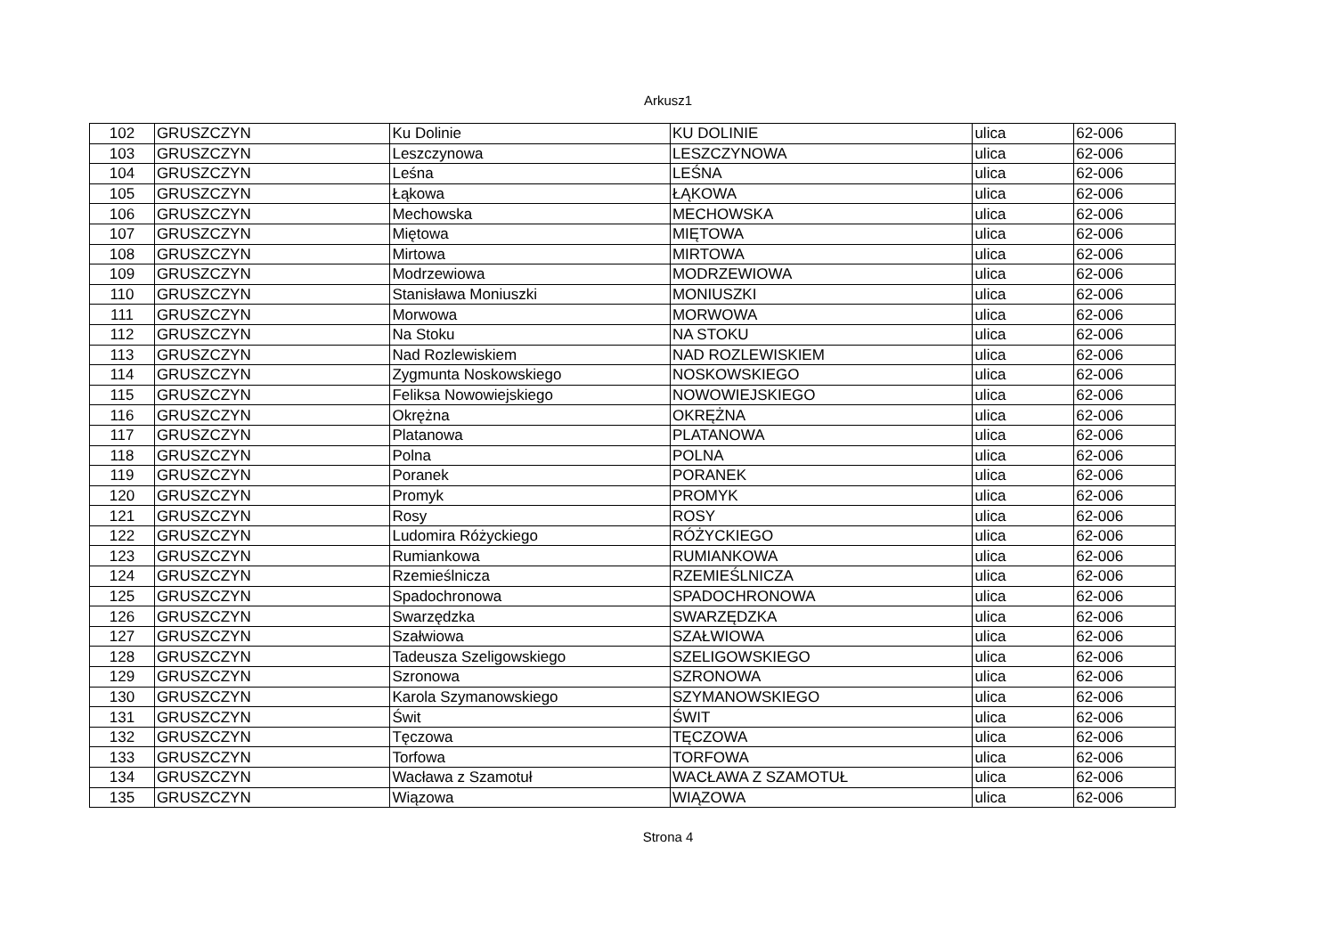Arkusz1
| 102 | GRUSZCZYN | Ku Dolinie | KU DOLINIE | ulica | 62-006 |
| 103 | GRUSZCZYN | Leszczynowa | LESZCZYNOWA | ulica | 62-006 |
| 104 | GRUSZCZYN | Leśna | LEŚNA | ulica | 62-006 |
| 105 | GRUSZCZYN | Łąkowa | ŁĄKOWA | ulica | 62-006 |
| 106 | GRUSZCZYN | Mechowska | MECHOWSKA | ulica | 62-006 |
| 107 | GRUSZCZYN | Miętowa | MIĘTOWA | ulica | 62-006 |
| 108 | GRUSZCZYN | Mirtowa | MIRTOWA | ulica | 62-006 |
| 109 | GRUSZCZYN | Modrzewiowa | MODRZEWIOWA | ulica | 62-006 |
| 110 | GRUSZCZYN | Stanisława Moniuszki | MONIUSZKI | ulica | 62-006 |
| 111 | GRUSZCZYN | Morwowa | MORWOWA | ulica | 62-006 |
| 112 | GRUSZCZYN | Na Stoku | NA STOKU | ulica | 62-006 |
| 113 | GRUSZCZYN | Nad Rozlewiskiem | NAD ROZLEWISKIEM | ulica | 62-006 |
| 114 | GRUSZCZYN | Zygmunta Noskowskiego | NOSKOWSKIEGO | ulica | 62-006 |
| 115 | GRUSZCZYN | Feliksa Nowowiejskiego | NOWOWIEJSKIEGO | ulica | 62-006 |
| 116 | GRUSZCZYN | Okrężna | OKRĘŻNA | ulica | 62-006 |
| 117 | GRUSZCZYN | Platanowa | PLATANOWA | ulica | 62-006 |
| 118 | GRUSZCZYN | Polna | POLNA | ulica | 62-006 |
| 119 | GRUSZCZYN | Poranek | PORANEK | ulica | 62-006 |
| 120 | GRUSZCZYN | Promyk | PROMYK | ulica | 62-006 |
| 121 | GRUSZCZYN | Rosy | ROSY | ulica | 62-006 |
| 122 | GRUSZCZYN | Ludomira Różyckiego | RÓŻYCKIEGO | ulica | 62-006 |
| 123 | GRUSZCZYN | Rumiankowa | RUMIANKOWA | ulica | 62-006 |
| 124 | GRUSZCZYN | Rzemieślnicza | RZEMIEŚLNICZA | ulica | 62-006 |
| 125 | GRUSZCZYN | Spadochronowa | SPADOCHRONOWA | ulica | 62-006 |
| 126 | GRUSZCZYN | Swarzędzka | SWARZĘDZKA | ulica | 62-006 |
| 127 | GRUSZCZYN | Szałwiowa | SZAŁWIOWA | ulica | 62-006 |
| 128 | GRUSZCZYN | Tadeusza Szeligowskiego | SZELIGOWSKIEGO | ulica | 62-006 |
| 129 | GRUSZCZYN | Szronowa | SZRONOWA | ulica | 62-006 |
| 130 | GRUSZCZYN | Karola Szymanowskiego | SZYMANOWSKIEGO | ulica | 62-006 |
| 131 | GRUSZCZYN | Świt | ŚWIT | ulica | 62-006 |
| 132 | GRUSZCZYN | Tęczowa | TĘCZOWA | ulica | 62-006 |
| 133 | GRUSZCZYN | Torfowa | TORFOWA | ulica | 62-006 |
| 134 | GRUSZCZYN | Wacława z Szamotuł | WACŁAWA Z SZAMOTUŁ | ulica | 62-006 |
| 135 | GRUSZCZYN | Wiązowa | WIĄZOWA | ulica | 62-006 |
Strona 4